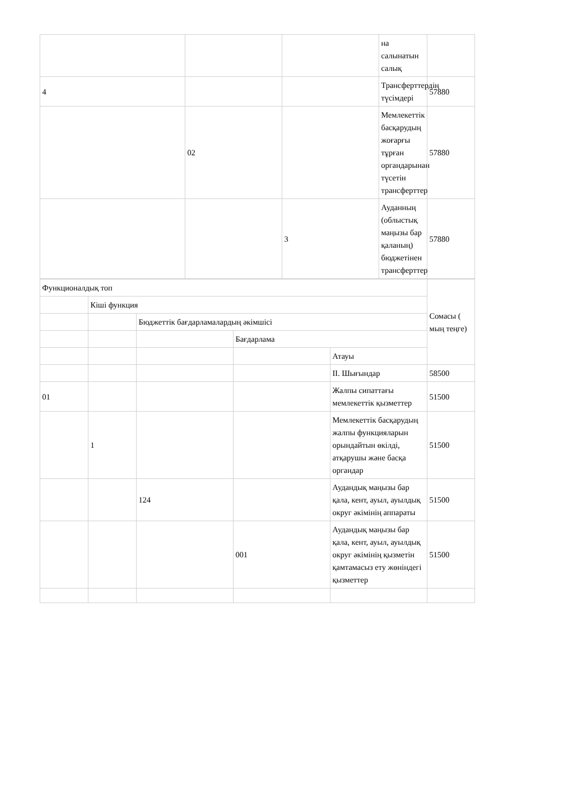| | | | на салынатын салық | |
| 4 | | | Трансферттердің түсімдері | 57880 |
| | 02 | | Мемлекеттік басқарудың жоғарғы тұрған органдарынан түсетін трансферттер | 57880 |
| | | 3 | Ауданның (облыстық маңызы бар қаланың) бюджетінен трансферттер | 57880 |
| Функционалдық топ | | | | | Сомасы ( мың теңге) |
| | Кіші функция | | | | |
| | | Бюджеттік бағдарламалардың әкімшісі | | | |
| | | | Бағдарлама | | |
| | | | | Атауы | |
| | | | | II. Шығындар | 58500 |
| 01 | | | | Жалпы сипаттағы мемлекеттік қызметтер | 51500 |
| | 1 | | | Мемлекеттік басқарудың жалпы функцияларын орындайтын өкілді, атқарушы және басқа органдар | 51500 |
| | | 124 | | Аудандық маңызы бар қала, кент, ауыл, ауылдық округ әкімінің аппараты | 51500 |
| | | | 001 | Аудандық маңызы бар қала, кент, ауыл, ауылдық округ әкімінің қызметін қамтамасыз ету жөніндегі қызметтер | 51500 |